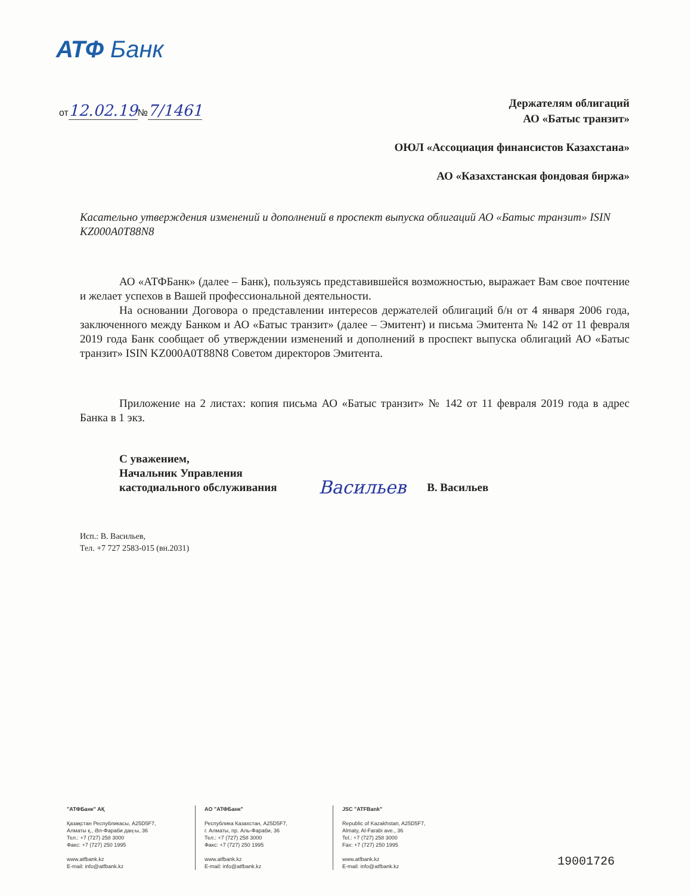АТФ Банк
от12.02.19№7/1461
Держателям облигаций
АО «Батыс транзит»
ОЮЛ «Ассоциация финансистов Казахстана»
АО «Казахстанская фондовая биржа»
Касательно утверждения изменений и дополнений в проспект выпуска облигаций АО «Батыс транзит» ISIN KZ000A0T88N8
АО «АТФБанк» (далее – Банк), пользуясь представившейся возможностью, выражает Вам свое почтение и желает успехов в Вашей профессиональной деятельности.
На основании Договора о представлении интересов держателей облигаций б/н от 4 января 2006 года, заключенного между Банком и АО «Батыс транзит» (далее – Эмитент) и письма Эмитента № 142 от 11 февраля 2019 года Банк сообщает об утверждении изменений и дополнений в проспект выпуска облигаций АО «Батыс транзит» ISIN KZ000A0T88N8 Советом директоров Эмитента.
Приложение на 2 листах: копия письма АО «Батыс транзит» № 142 от 11 февраля 2019 года в адрес Банка в 1 экз.
С уважением,
Начальник Управления
кастодиального обслуживания
Васильев
В. Васильев
Исп.: В. Васильев,
Тел. +7 727 2583-015 (вн.2031)
"АТФБанк" АҚ
Қазақстан Республикасы, A25D5F7,
Алматы қ., Әл-Фараби даң-ы, 36
Тел.: +7 (727) 258 3000
Факс: +7 (727) 250 1995
www.atfbank.kz
E-mail: info@atfbank.kz
АО "АТФБанк"
Республика Казахстан, A25D5F7,
г. Алматы, пр. Аль-Фараби, 36
Тел.: +7 (727) 258 3000
Факс: +7 (727) 250 1995
www.atfbank.kz
E-mail: info@atfbank.kz
JSC "ATFBank"
Republic of Kazakhstan, A25D5F7,
Almaty, Al-Farabi ave., 36
Tel.: +7 (727) 258 3000
Fax: +7 (727) 250 1995
www.atfbank.kz
E-mail: info@atfbank.kz
19001726